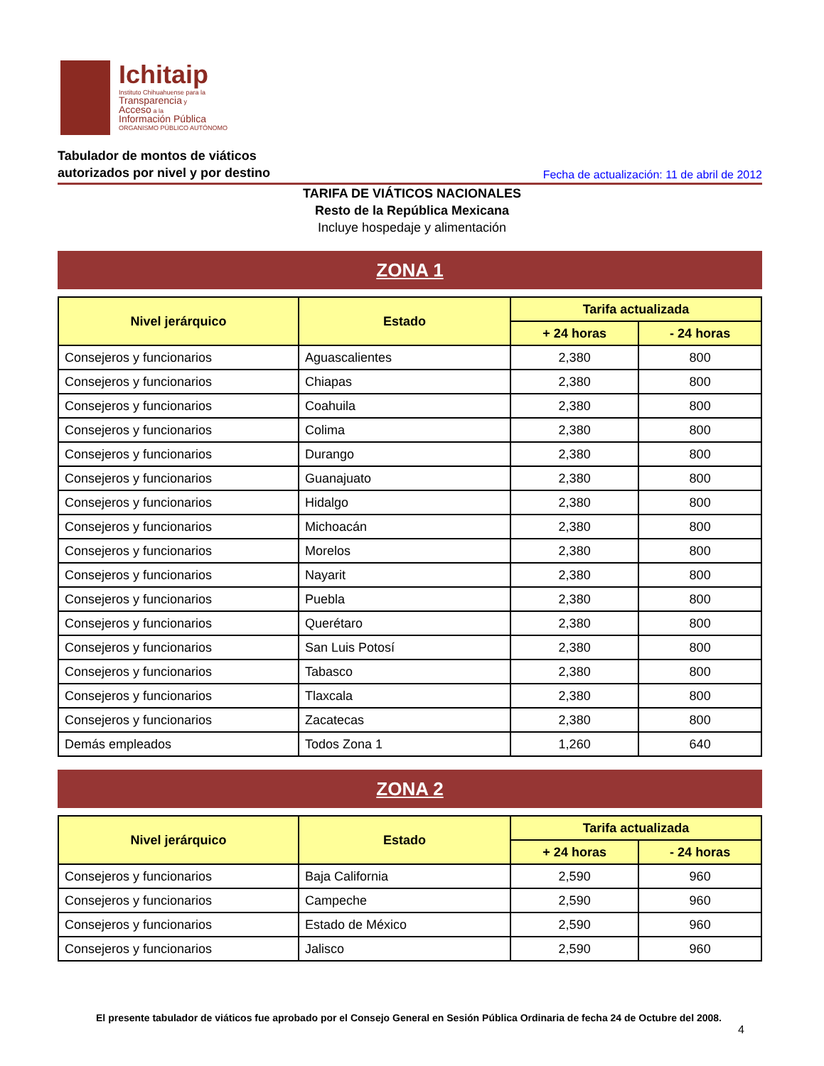Ichitaip
Instituto Chihuahuense para la
Transparencia y
Acceso a la
Información Pública
ORGANISMO PÚBLICO AUTÓNOMO
Tabulador de montos de viáticos
autorizados por nivel y por destino
Fecha de actualización: 11 de abril de 2012
TARIFA DE VIÁTICOS NACIONALES
Resto de la República Mexicana
Incluye hospedaje y alimentación
ZONA 1
| Nivel jerárquico | Estado | Tarifa actualizada | |
| --- | --- | --- | --- |
| | | + 24 horas | - 24 horas |
| Consejeros y funcionarios | Aguascalientes | 2,380 | 800 |
| Consejeros y funcionarios | Chiapas | 2,380 | 800 |
| Consejeros y funcionarios | Coahuila | 2,380 | 800 |
| Consejeros y funcionarios | Colima | 2,380 | 800 |
| Consejeros y funcionarios | Durango | 2,380 | 800 |
| Consejeros y funcionarios | Guanajuato | 2,380 | 800 |
| Consejeros y funcionarios | Hidalgo | 2,380 | 800 |
| Consejeros y funcionarios | Michoacán | 2,380 | 800 |
| Consejeros y funcionarios | Morelos | 2,380 | 800 |
| Consejeros y funcionarios | Nayarit | 2,380 | 800 |
| Consejeros y funcionarios | Puebla | 2,380 | 800 |
| Consejeros y funcionarios | Querétaro | 2,380 | 800 |
| Consejeros y funcionarios | San Luis Potosí | 2,380 | 800 |
| Consejeros y funcionarios | Tabasco | 2,380 | 800 |
| Consejeros y funcionarios | Tlaxcala | 2,380 | 800 |
| Consejeros y funcionarios | Zacatecas | 2,380 | 800 |
| Demás empleados | Todos Zona 1 | 1,260 | 640 |
ZONA 2
| Nivel jerárquico | Estado | Tarifa actualizada | |
| --- | --- | --- | --- |
| | | + 24 horas | - 24 horas |
| Consejeros y funcionarios | Baja California | 2,590 | 960 |
| Consejeros y funcionarios | Campeche | 2,590 | 960 |
| Consejeros y funcionarios | Estado de México | 2,590 | 960 |
| Consejeros y funcionarios | Jalisco | 2,590 | 960 |
El presente tabulador de viáticos fue aprobado por el Consejo General en Sesión Pública Ordinaria de fecha 24 de Octubre del 2008.
4